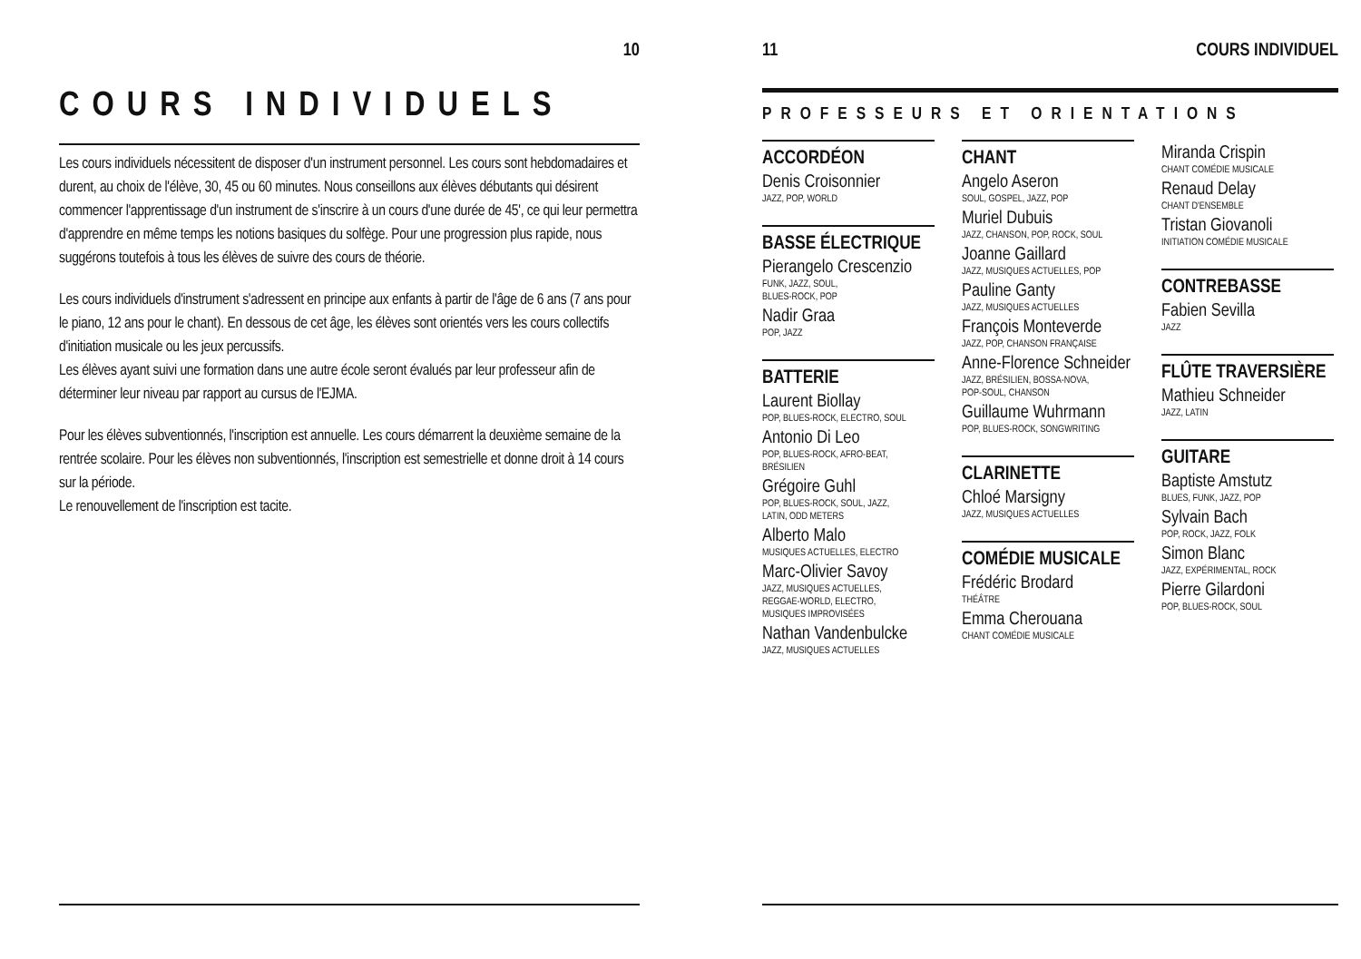10
COURS INDIVIDUELS
Les cours individuels nécessitent de disposer d'un instrument personnel. Les cours sont hebdomadaires et durent, au choix de l'élève, 30, 45 ou 60 minutes. Nous conseillons aux élèves débutants qui désirent commencer l'apprentissage d'un instrument de s'inscrire à un cours d'une durée de 45', ce qui leur permettra d'apprendre en même temps les notions basiques du solfège. Pour une progression plus rapide, nous suggérons toutefois à tous les élèves de suivre des cours de théorie.
Les cours individuels d'instrument s'adressent en principe aux enfants à partir de l'âge de 6 ans (7 ans pour le piano, 12 ans pour le chant). En dessous de cet âge, les élèves sont orientés vers les cours collectifs d'initiation musicale ou les jeux percussifs.
Les élèves ayant suivi une formation dans une autre école seront évalués par leur professeur afin de déterminer leur niveau par rapport au cursus de l'EJMA.
Pour les élèves subventionnés, l'inscription est annuelle. Les cours démarrent la deuxième semaine de la rentrée scolaire. Pour les élèves non subventionnés, l'inscription est semestrielle et donne droit à 14 cours sur la période.
Le renouvellement de l'inscription est tacite.
11 COURS INDIVIDUEL
PROFESSEURS ET ORIENTATIONS
ACCORDÉON
Denis Croisonnier
JAZZ, POP, WORLD
BASSE ÉLECTRIQUE
Pierangelo Crescenzio
FUNK, JAZZ, SOUL,
BLUES-ROCK, POP
Nadir Graa
POP, JAZZ
BATTERIE
Laurent Biollay
POP, BLUES-ROCK, ELECTRO, SOUL
Antonio Di Leo
POP, BLUES-ROCK, AFRO-BEAT,
BRÉSILIEN
Grégoire Guhl
POP, BLUES-ROCK, SOUL, JAZZ,
LATIN, ODD METERS
Alberto Malo
MUSIQUES ACTUELLES, ELECTRO
Marc-Olivier Savoy
JAZZ, MUSIQUES ACTUELLES,
REGGAE-WORLD, ELECTRO,
MUSIQUES IMPROVISÉES
Nathan Vandenbulcke
JAZZ, MUSIQUES ACTUELLES
CHANT
Angelo Aseron
SOUL, GOSPEL, JAZZ, POP
Muriel Dubuis
JAZZ, CHANSON, POP, ROCK, SOUL
Joanne Gaillard
JAZZ, MUSIQUES ACTUELLES, POP
Pauline Ganty
JAZZ, MUSIQUES ACTUELLES
François Monteverde
JAZZ, POP, CHANSON FRANÇAISE
Anne-Florence Schneider
JAZZ, BRÉSILIEN, BOSSA-NOVA,
POP-SOUL, CHANSON
Guillaume Wuhrmann
POP, BLUES-ROCK, SONGWRITING
CLARINETTE
Chloé Marsigny
JAZZ, MUSIQUES ACTUELLES
COMÉDIE MUSICALE
Frédéric Brodard
THÉÂTRE
Emma Cherouana
CHANT COMÉDIE MUSICALE
Miranda Crispin
CHANT COMÉDIE MUSICALE
Renaud Delay
CHANT D'ENSEMBLE
Tristan Giovanoli
INITIATION COMÉDIE MUSICALE
CONTREBASSE
Fabien Sevilla
JAZZ
FLÛTE TRAVERSIÈRE
Mathieu Schneider
JAZZ, LATIN
GUITARE
Baptiste Amstutz
BLUES, FUNK, JAZZ, POP
Sylvain Bach
POP, ROCK, JAZZ, FOLK
Simon Blanc
JAZZ, EXPÉRIMENTAL, ROCK
Pierre Gilardoni
POP, BLUES-ROCK, SOUL